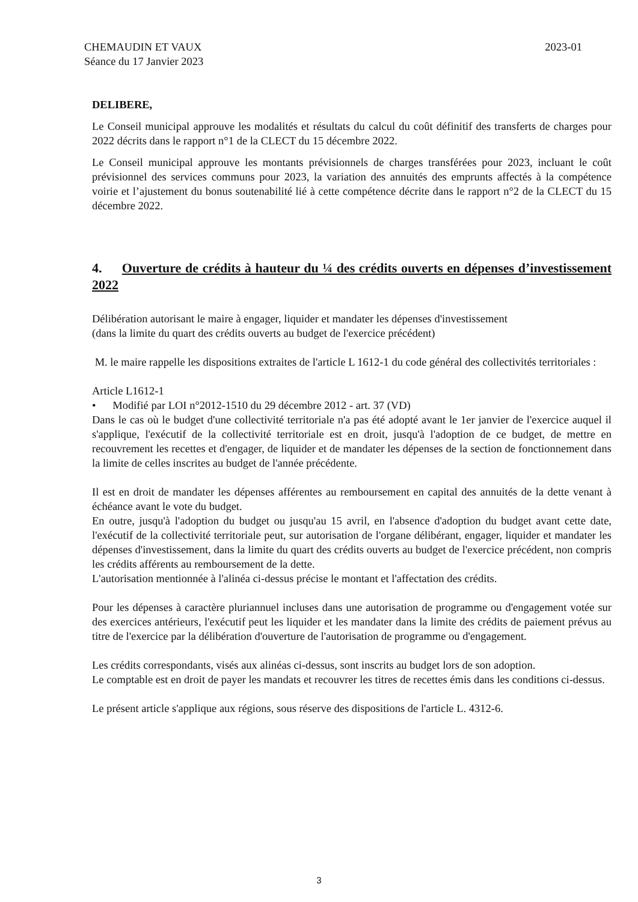CHEMAUDIN ET VAUX
Séance du 17 Janvier 2023
2023-01
DELIBERE,
Le Conseil municipal approuve les modalités et résultats du calcul du coût définitif des transferts de charges pour 2022 décrits dans le rapport n°1 de la CLECT du 15 décembre 2022.
Le Conseil municipal approuve les montants prévisionnels de charges transférées pour 2023, incluant le coût prévisionnel des services communs pour 2023, la variation des annuités des emprunts affectés à la compétence voirie et l’ajustement du bonus soutenabilité lié à cette compétence décrite dans le rapport n°2 de la CLECT du 15 décembre 2022.
4. Ouverture de crédits à hauteur du ¼ des crédits ouverts en dépenses d’investissement 2022
Délibération autorisant le maire à engager, liquider et mandater les dépenses d'investissement
(dans la limite du quart des crédits ouverts au budget de l'exercice précédent)
M. le maire rappelle les dispositions extraites de l'article L 1612-1 du code général des collectivités territoriales :
Article L1612-1
• Modifié par LOI n°2012-1510 du 29 décembre 2012 - art. 37 (VD)
Dans le cas où le budget d'une collectivité territoriale n'a pas été adopté avant le 1er janvier de l'exercice auquel il s'applique, l'exécutif de la collectivité territoriale est en droit, jusqu'à l'adoption de ce budget, de mettre en recouvrement les recettes et d'engager, de liquider et de mandater les dépenses de la section de fonctionnement dans la limite de celles inscrites au budget de l'année précédente.
Il est en droit de mandater les dépenses afférentes au remboursement en capital des annuités de la dette venant à échéance avant le vote du budget.
En outre, jusqu'à l'adoption du budget ou jusqu'au 15 avril, en l'absence d'adoption du budget avant cette date, l'exécutif de la collectivité territoriale peut, sur autorisation de l'organe délibérant, engager, liquider et mandater les dépenses d'investissement, dans la limite du quart des crédits ouverts au budget de l'exercice précédent, non compris les crédits afférents au remboursement de la dette.
L'autorisation mentionnée à l'alinéa ci-dessus précise le montant et l'affectation des crédits.
Pour les dépenses à caractère pluriannuel incluses dans une autorisation de programme ou d'engagement votée sur des exercices antérieurs, l'exécutif peut les liquider et les mandater dans la limite des crédits de paiement prévus au titre de l'exercice par la délibération d'ouverture de l'autorisation de programme ou d'engagement.
Les crédits correspondants, visés aux alinéas ci-dessus, sont inscrits au budget lors de son adoption.
Le comptable est en droit de payer les mandats et recouvrer les titres de recettes émis dans les conditions ci-dessus.
Le présent article s'applique aux régions, sous réserve des dispositions de l'article L. 4312-6.
3